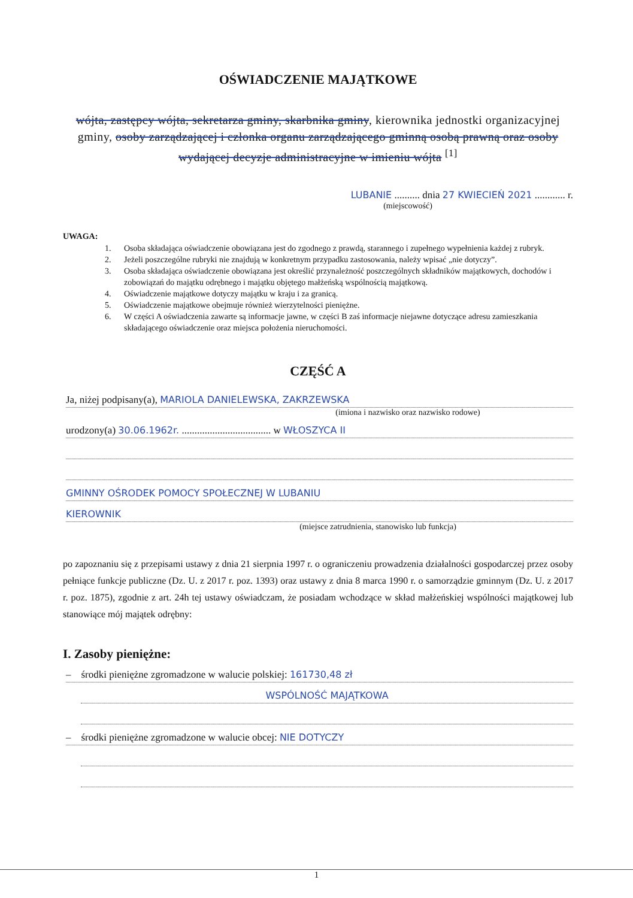OŚWIADCZENIE MAJĄTKOWE
wójta, zastępcy wójta, sekretarza gminy, skarbnika gminy, kierownika jednostki organizacyjnej gminy, osoby zarządzającej i członka organu zarządzającego gminną osobą prawną oraz osoby wydającej decyzje administracyjne w imieniu wójta <sup>[1]</sup>
LUBANIE .......... dnia 27 KWIECIEŃ 2021 ............ r.
(miejscowość)
UWAGA:
1. Osoba składająca oświadczenie obowiązana jest do zgodnego z prawdą, starannego i zupełnego wypełnienia każdej z rubryk.
2. Jeżeli poszczególne rubryki nie znajdują w konkretnym przypadku zastosowania, należy wpisać „nie dotyczy”.
3. Osoba składająca oświadczenie obowiązana jest określić przynależność poszczególnych składników majątkowych, dochodów i zobowiązań do majątku odrębnego i majątku objętego małżeńską wspólnością majątkową.
4. Oświadczenie majątkowe dotyczy majątku w kraju i za granicą.
5. Oświadczenie majątkowe obejmuje również wierzytelności pieniężne.
6. W części A oświadczenia zawarte są informacje jawne, w części B zaś informacje niejawne dotyczące adresu zamieszkania składającego oświadczenie oraz miejsca położenia nieruchomości.
CZĘŚĆ A
Ja, niżej podpisany(a), MARIOLA DANIELEWSKA, ZAKRZEWSKA
(imiona i nazwisko oraz nazwisko rodowe)
urodzony(a) 30.06.1962r. ................................... w WŁOSZYCA II
GMINNY OŚRODEK POMOCY SPOŁECZNEJ W LUBANIU
KIEROWNIK
(miejsce zatrudnienia, stanowisko lub funkcja)
po zapoznaniu się z przepisami ustawy z dnia 21 sierpnia 1997 r. o ograniczeniu prowadzenia działalności gospodarczej przez osoby pełniące funkcje publiczne (Dz. U. z 2017 r. poz. 1393) oraz ustawy z dnia 8 marca 1990 r. o samorządzie gminnym (Dz. U. z 2017 r. poz. 1875), zgodnie z art. 24h tej ustawy oświadczam, że posiadam wchodzące w skład małżeńskiej wspólności majątkowej lub stanowiące mój majątek odrębny:
I. Zasoby pieniężne:
– środki pieniężne zgromadzone w walucie polskiej: 161730,48 zł
WSPÓLNOŚĆ MAJĄTKOWA
– środki pieniężne zgromadzone w walucie obcej: NIE DOTYCZY
1